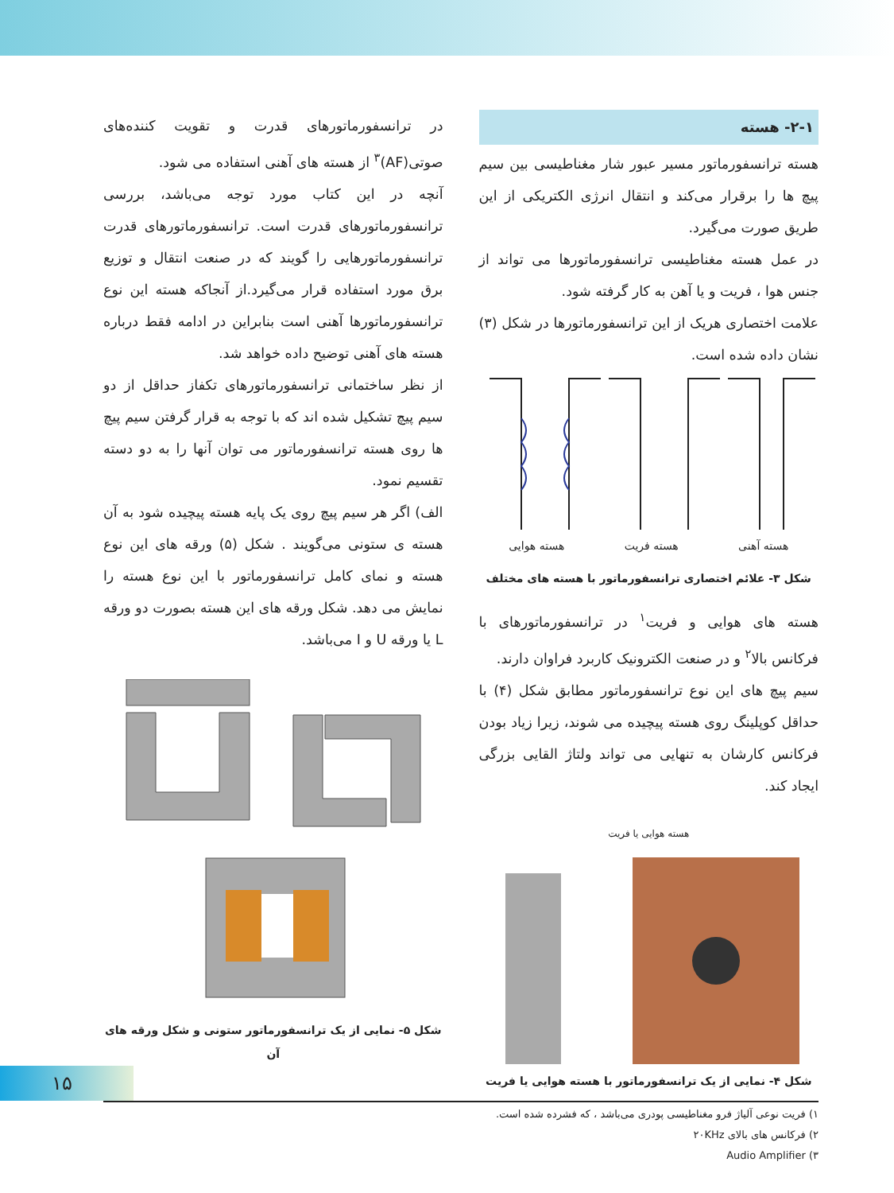۲-۱- هسته
هسته ترانسفورماتور مسیر عبور شار مغناطیسی بین سیم پیچ ها را برقرار می‌کند و انتقال انرژی الکتریکی از این طریق صورت می‌گیرد.
در عمل هسته مغناطیسی ترانسفورماتورها می تواند از جنس هوا ، فریت و یا آهن به کار گرفته شود.
علامت اختصاری هریک از این ترانسفورماتورها در شکل (۳) نشان داده شده است.
هسته آهنی هسته فریت هسته هوایی
شکل ۳- علائم اختصاری ترانسفورماتور با هسته های مختلف
هسته های هوایی و فریت<sup>۱</sup> در ترانسفورماتورهای با فرکانس بالا<sup>۲</sup> و در صنعت الکترونیک کاربرد فراوان دارند.
سیم پیچ های این نوع ترانسفورماتور مطابق شکل (۴) با حداقل کوپلینگ روی هسته پیچیده می شوند، زیرا زیاد بودن فرکانس کارشان به تنهایی می تواند ولتاژ القایی بزرگی ایجاد کند.
هسته هوایی یا فریت
شکل ۴- نمایی از یک ترانسفورماتور با هسته هوایی یا فریت
در ترانسفورماتورهای قدرت و تقویت کننده‌های صوتی(AF)<sup>۳</sup> از هسته های آهنی استفاده می شود.
آنچه در این کتاب مورد توجه می‌باشد، بررسی ترانسفورماتورهای قدرت است. ترانسفورماتورهای قدرت ترانسفورماتورهایی را گویند که در صنعت انتقال و توزیع برق مورد استفاده قرار می‌گیرد.از آنجاکه هسته این نوع ترانسفورماتورها آهنی است بنابراین در ادامه فقط درباره هسته های آهنی توضیح داده خواهد شد.
از نظر ساختمانی ترانسفورماتورهای تکفاز حداقل از دو سیم پیچ تشکیل شده اند که با توجه به قرار گرفتن سیم پیچ ها روی هسته ترانسفورماتور می توان آنها را به دو دسته تقسیم نمود.
الف) اگر هر سیم پیچ روی یک پایه هسته پیچیده شود به آن هسته ی ستونی می‌گویند . شکل (۵) ورقه های این نوع هسته و نمای کامل ترانسفورماتور با این نوع هسته را نمایش می دهد. شکل ورقه های این هسته بصورت دو ورقه L یا ورقه U و I می‌باشد.
شکل ۵- نمایی از یک ترانسفورماتور ستونی و شکل ورقه های آن
۱۵
۱) فریت نوعی آلیاژ فرو مغناطیسی پودری می‌باشد ، که فشرده شده است.
۲) فرکانس های بالای ۲۰KHz
۳) Audio Amplifier